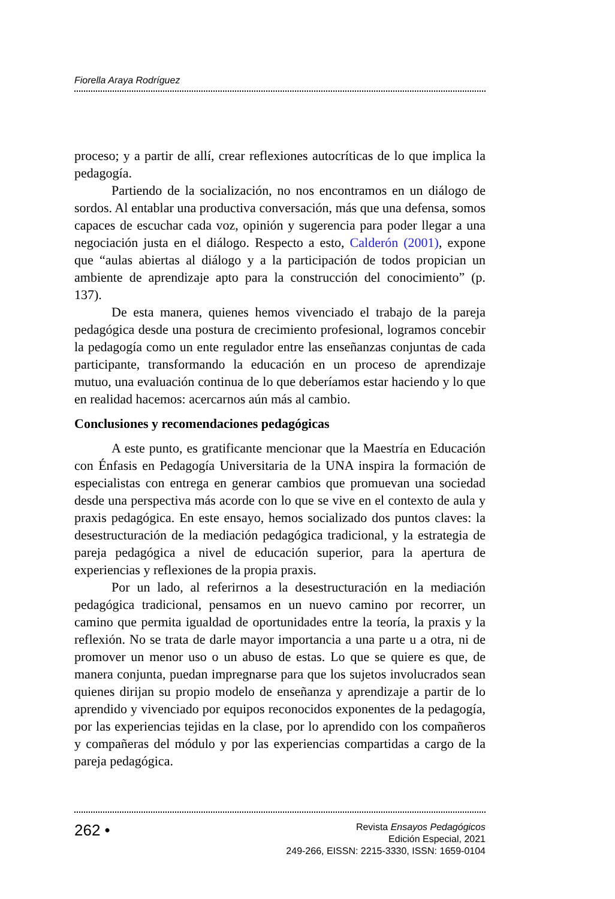Fiorella Araya Rodríguez
proceso; y a partir de allí, crear reflexiones autocríticas de lo que implica la pedagogía.
Partiendo de la socialización, no nos encontramos en un diálogo de sordos. Al entablar una productiva conversación, más que una defensa, somos capaces de escuchar cada voz, opinión y sugerencia para poder llegar a una negociación justa en el diálogo. Respecto a esto, Calderón (2001), expone que “aulas abiertas al diálogo y a la participación de todos propician un ambiente de aprendizaje apto para la construcción del conocimiento” (p. 137).
De esta manera, quienes hemos vivenciado el trabajo de la pareja pedagógica desde una postura de crecimiento profesional, logramos concebir la pedagogía como un ente regulador entre las enseñanzas conjuntas de cada participante, transformando la educación en un proceso de aprendizaje mutuo, una evaluación continua de lo que deberíamos estar haciendo y lo que en realidad hacemos: acercarnos aún más al cambio.
Conclusiones y recomendaciones pedagógicas
A este punto, es gratificante mencionar que la Maestría en Educación con Énfasis en Pedagogía Universitaria de la UNA inspira la formación de especialistas con entrega en generar cambios que promuevan una sociedad desde una perspectiva más acorde con lo que se vive en el contexto de aula y praxis pedagógica. En este ensayo, hemos socializado dos puntos claves: la desestructuración de la mediación pedagógica tradicional, y la estrategia de pareja pedagógica a nivel de educación superior, para la apertura de experiencias y reflexiones de la propia praxis.
Por un lado, al referirnos a la desestructuración en la mediación pedagógica tradicional, pensamos en un nuevo camino por recorrer, un camino que permita igualdad de oportunidades entre la teoría, la praxis y la reflexión. No se trata de darle mayor importancia a una parte u a otra, ni de promover un menor uso o un abuso de estas. Lo que se quiere es que, de manera conjunta, puedan impregnarse para que los sujetos involucrados sean quienes dirijan su propio modelo de enseñanza y aprendizaje a partir de lo aprendido y vivenciado por equipos reconocidos exponentes de la pedagogía, por las experiencias tejidas en la clase, por lo aprendido con los compañeros y compañeras del módulo y por las experiencias compartidas a cargo de la pareja pedagógica.
262 •
Revista Ensayos Pedagógicos
Edición Especial, 2021
249-266, EISSN: 2215-3330, ISSN: 1659-0104